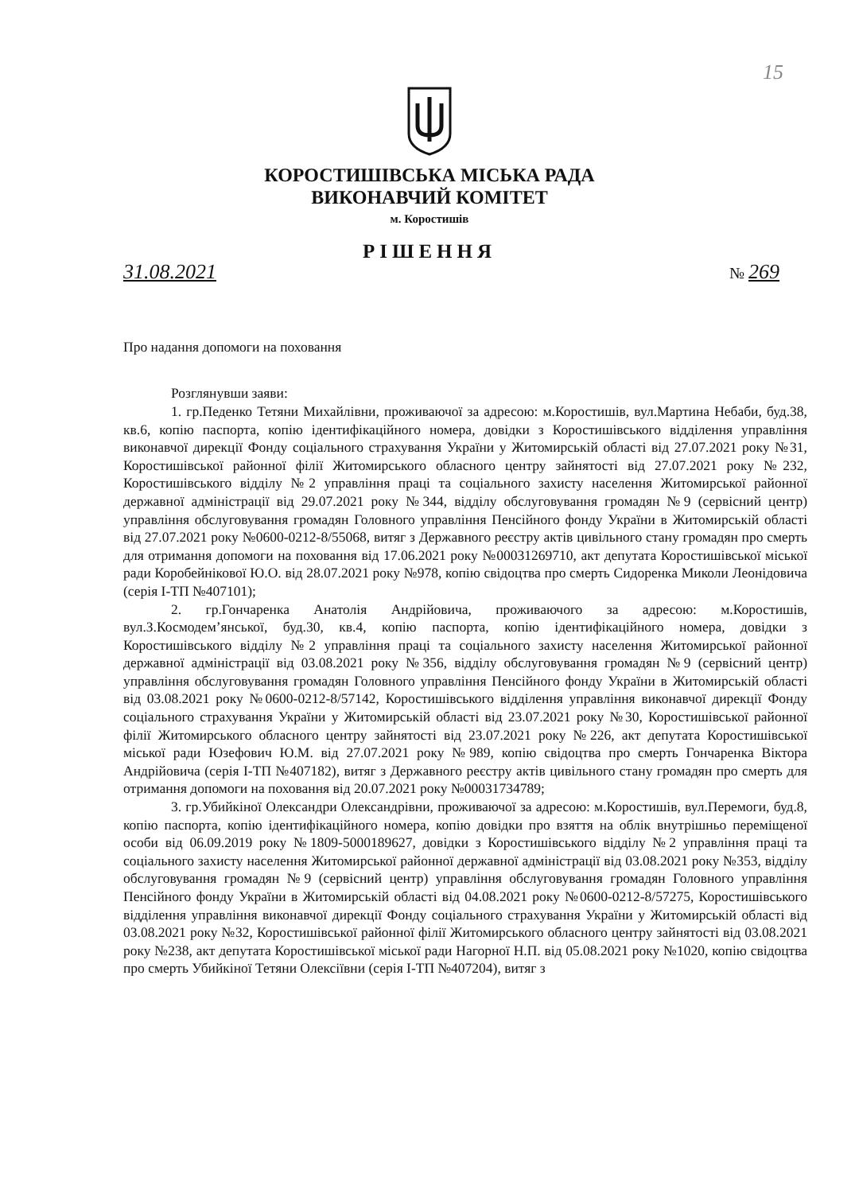15
КОРОСТИШІВСЬКА МІСЬКА РАДА
ВИКОНАВЧИЙ КОМІТЕТ
м. Коростишів
РІШЕННЯ
31.08.2021 № 269
Про надання допомоги на поховання
Розглянувши заяви:
1. гр.Педенко Тетяни Михайлівни, проживаючої за адресою: м.Коростишів, вул.Мартина Небаби, буд.38, кв.6, копію паспорта, копію ідентифікаційного номера, довідки з Коростишівського відділення управління виконавчої дирекції Фонду соціального страхування України у Житомирській області від 27.07.2021 року №31, Коростишівської районної філії Житомирського обласного центру зайнятості від 27.07.2021 року №232, Коростишівського відділу №2 управління праці та соціального захисту населення Житомирської районної державної адміністрації від 29.07.2021 року №344, відділу обслуговування громадян №9 (сервісний центр) управління обслуговування громадян Головного управління Пенсійного фонду України в Житомирській області від 27.07.2021 року №0600-0212-8/55068, витяг з Державного реєстру актів цивільного стану громадян про смерть для отримання допомоги на поховання від 17.06.2021 року №00031269710, акт депутата Коростишівської міської ради Коробейнікової Ю.О. від 28.07.2021 року №978, копію свідоцтва про смерть Сидоренка Миколи Леонідовича (серія І-ТП №407101);
2. гр.Гончаренка Анатолія Андрійовича, проживаючого за адресою: м.Коростишів, вул.З.Космодем’янської, буд.30, кв.4, копію паспорта, копію ідентифікаційного номера, довідки з Коростишівського відділу №2 управління праці та соціального захисту населення Житомирської районної державної адміністрації від 03.08.2021 року №356, відділу обслуговування громадян №9 (сервісний центр) управління обслуговування громадян Головного управління Пенсійного фонду України в Житомирській області від 03.08.2021 року №0600-0212-8/57142, Коростишівського відділення управління виконавчої дирекції Фонду соціального страхування України у Житомирській області від 23.07.2021 року №30, Коростишівської районної філії Житомирського обласного центру зайнятості від 23.07.2021 року №226, акт депутата Коростишівської міської ради Юзефович Ю.М. від 27.07.2021 року №989, копію свідоцтва про смерть Гончаренка Віктора Андрійовича (серія І-ТП №407182), витяг з Державного реєстру актів цивільного стану громадян про смерть для отримання допомоги на поховання від 20.07.2021 року №00031734789;
3. гр.Убийкіної Олександри Олександрівни, проживаючої за адресою: м.Коростишів, вул.Перемоги, буд.8, копію паспорта, копію ідентифікаційного номера, копію довідки про взяття на облік внутрішньо переміщеної особи від 06.09.2019 року №1809-5000189627, довідки з Коростишівського відділу №2 управління праці та соціального захисту населення Житомирської районної державної адміністрації від 03.08.2021 року №353, відділу обслуговування громадян №9 (сервісний центр) управління обслуговування громадян Головного управління Пенсійного фонду України в Житомирській області від 04.08.2021 року №0600-0212-8/57275, Коростишівського відділення управління виконавчої дирекції Фонду соціального страхування України у Житомирській області від 03.08.2021 року №32, Коростишівської районної філії Житомирського обласного центру зайнятості від 03.08.2021 року №238, акт депутата Коростишівської міської ради Нагорної Н.П. від 05.08.2021 року №1020, копію свідоцтва про смерть Убийкіної Тетяни Олексіївни (серія І-ТП №407204), витяг з